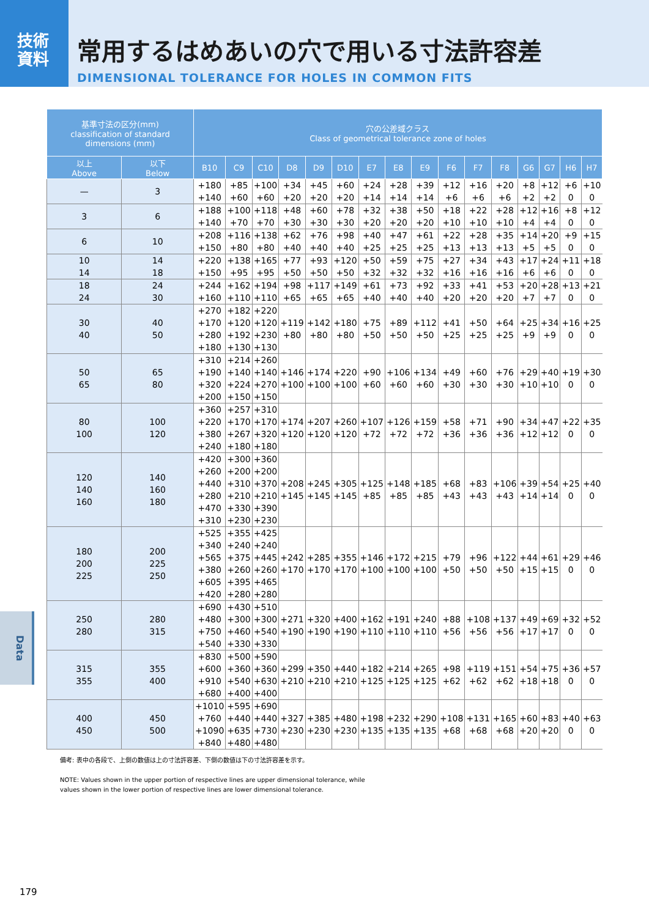技術
資料
常用するはめあいの穴で用いる寸法許容差
DIMENSIONAL TOLERANCE FOR HOLES IN COMMON FITS
| 基準寸法の区分(mm) classification of standard dimensions (mm) | | 穴の公差域クラス Class of geometrical tolerance zone of holes | | | | | | | | | | | | | | | |
| --- | --- | --- | --- | --- | --- | --- | --- | --- | --- | --- | --- | --- | --- | --- | --- | --- | --- |
| 以上 Above | 以下 Below | B10 | C9 | C10 | D8 | D9 | D10 | E7 | E8 | E9 | F6 | F7 | F8 | G6 | G7 | H6 | H7 |
| — | 3 | +180 +140 | +85 +60 | +100 +60 | +34 +20 | +45 +20 | +60 +20 | +24 +14 | +28 +14 | +39 +14 | +12 +6 | +16 +6 | +20 +6 | +8 +2 | +12 +2 | +6 0 | +10 0 |
| 3 | 6 | +188 +140 | +100 +70 | +118 +70 | +48 +30 | +60 +30 | +78 +30 | +32 +20 | +38 +20 | +50 +20 | +18 +10 | +22 +10 | +28 +10 | +12 +4 | +16 +4 | +8 0 | +12 0 |
| 6 | 10 | +208 +150 | +116 +80 | +138 +80 | +62 +40 | +76 +40 | +98 +40 | +40 +25 | +47 +25 | +61 +25 | +22 +13 | +28 +13 | +35 +13 | +14 +5 | +20 +5 | +9 0 | +15 0 |
| 10 14 | 14 18 | +220 +150 | +138 +95 | +165 +95 | +77 +50 | +93 +50 | +120 +50 | +50 +32 | +59 +32 | +75 +32 | +27 +16 | +34 +16 | +43 +16 | +17 +6 | +24 +6 | +11 0 | +18 0 |
| 18 24 | 24 30 | +244 +160 | +162 +110 | +194 +110 | +98 +65 | +117 +65 | +149 +65 | +61 +40 | +73 +40 | +92 +40 | +33 +20 | +41 +20 | +53 +20 | +20 +7 | +28 +7 | +13 0 | +21 0 |
| 30 40 | 40 50 | +270 +170 +280 +180 | +182 +120 +192 +130 | +220 +120 +230 +130 | +119 +80 | +142 +80 | +180 +80 | +75 +50 | +89 +50 | +112 +50 | +41 +25 | +50 +25 | +64 +25 | +25 +9 | +34 +9 | +16 0 | +25 0 |
| 50 65 | 65 80 | +310 +190 +320 +200 | +214 +140 +224 +150 | +260 +140 +270 +150 | +146 +100 | +174 +100 | +220 +100 | +90 +60 | +106 +60 | +134 +60 | +49 +30 | +60 +30 | +76 +30 | +29 +10 | +40 +10 | +19 0 | +30 0 |
| 80 100 | 100 120 | +360 +220 +380 +240 | +257 +170 +267 +180 | +310 +170 +320 +180 | +174 +120 | +207 +120 | +260 +120 | +107 +72 | +126 +72 | +159 +72 | +58 +36 | +71 +36 | +90 +36 | +34 +12 | +47 +12 | +22 0 | +35 0 |
| 120 140 160 | 140 160 180 | +420 +260 +440 +280 +470 +310 | +300 +200 +310 +210 +330 +230 | +360 +200 +370 +210 +390 +230 | +208 +145 | +245 +145 | +305 +145 | +125 +85 | +148 +85 | +185 +85 | +68 +43 | +83 +43 | +106 +43 | +39 +14 | +54 +14 | +25 0 | +40 0 |
| 180 200 225 | 200 225 250 | +525 +340 +565 +380 +605 +420 | +355 +240 +375 +260 +395 +280 | +425 +240 +445 +260 +465 +280 | +242 +170 | +285 +170 | +355 +170 | +146 +100 | +172 +100 | +215 +100 | +79 +50 | +96 +50 | +122 +50 | +44 +15 | +61 +15 | +29 0 | +46 0 |
| 250 280 | 280 315 | +690 +480 +750 +540 | +430 +300 +460 +330 | +510 +300 +540 +330 | +271 +190 | +320 +190 | +400 +190 | +162 +110 | +191 +110 | +240 +110 | +88 +56 | +108 +56 | +137 +56 | +49 +17 | +69 +17 | +32 0 | +52 0 |
| 315 355 | 355 400 | +830 +600 +910 +680 | +500 +360 +540 +400 | +590 +360 +630 +400 | +299 +210 | +350 +210 | +440 +210 | +182 +125 | +214 +125 | +265 +125 | +98 +62 | +119 +62 | +151 +62 | +54 +18 | +75 +18 | +36 0 | +57 0 |
| 400 450 | 450 500 | +1010 +760 +1090 +840 | +595 +440 +635 +480 | +690 +440 +730 +480 | +327 +230 | +385 +230 | +480 +230 | +198 +135 | +232 +135 | +290 +135 | +108 +68 | +131 +68 | +165 +68 | +60 +20 | +83 +20 | +40 0 | +63 0 |
備考: 表中の各段で、上側の数値は上の寸法許容差、下側の数値は下の寸法許容差を示す。
NOTE: Values shown in the upper portion of respective lines are upper dimensional tolerance, while
values shown in the lower portion of respective lines are lower dimensional tolerance.
Data
179